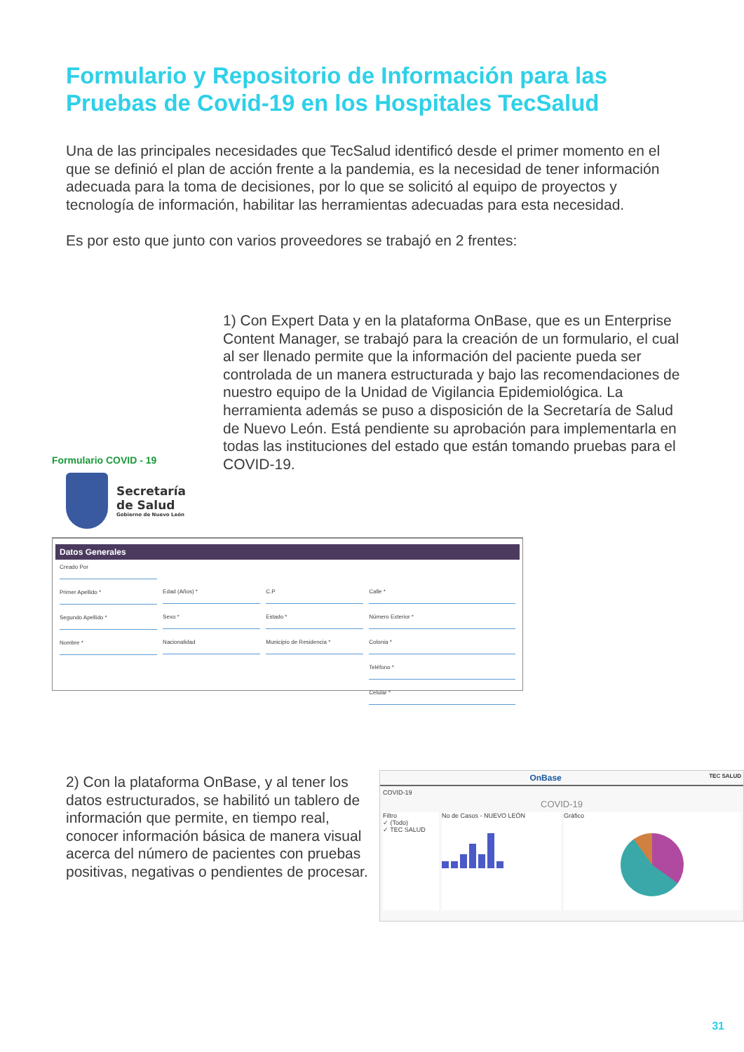Formulario y Repositorio de Información para las Pruebas de Covid-19 en los Hospitales TecSalud
Una de las principales necesidades que TecSalud identificó desde el primer momento en el que se definió el plan de acción frente a la pandemia, es la necesidad de tener información adecuada para la toma de decisiones, por lo que se solicitó al equipo de proyectos y tecnología de información, habilitar las herramientas adecuadas para esta necesidad.
Es por esto que junto con varios proveedores se trabajó en 2 frentes:
1) Con Expert Data y en la plataforma OnBase, que es un Enterprise Content Manager, se trabajó para la creación de un formulario, el cual al ser llenado permite que la información del paciente pueda ser controlada de un manera estructurada y bajo las recomendaciones de nuestro equipo de la Unidad de Vigilancia Epidemiológica. La herramienta además se puso a disposición de la Secretaría de Salud de Nuevo León. Está pendiente su aprobación para implementarla en todas las instituciones del estado que están tomando pruebas para el COVID-19.
Formulario COVID - 19
Secretaría
de Salud
Gobierno de Nuevo León
Datos Generales
Creado Por
Primer Apellido *
Segundo Apellido *
Nombre *
Edad (Años) *
Sexo *
Nacionalidad
C.P
Estado *
Municipio de Residencia *
Calle *
Número Exterior *
Colonia *
Teléfono *
Celular *
2) Con la plataforma OnBase, y al tener los datos estructurados, se habilitó un tablero de información que permite, en tiempo real, conocer información básica de manera visual acerca del número de pacientes con pruebas positivas, negativas o pendientes de procesar.
OnBase TEC SALUD
COVID-19
COVID-19
Filtro
✓ (Todo)
✓ TEC SALUD
No de Casos - NUEVO LEÓN Gráfico
31